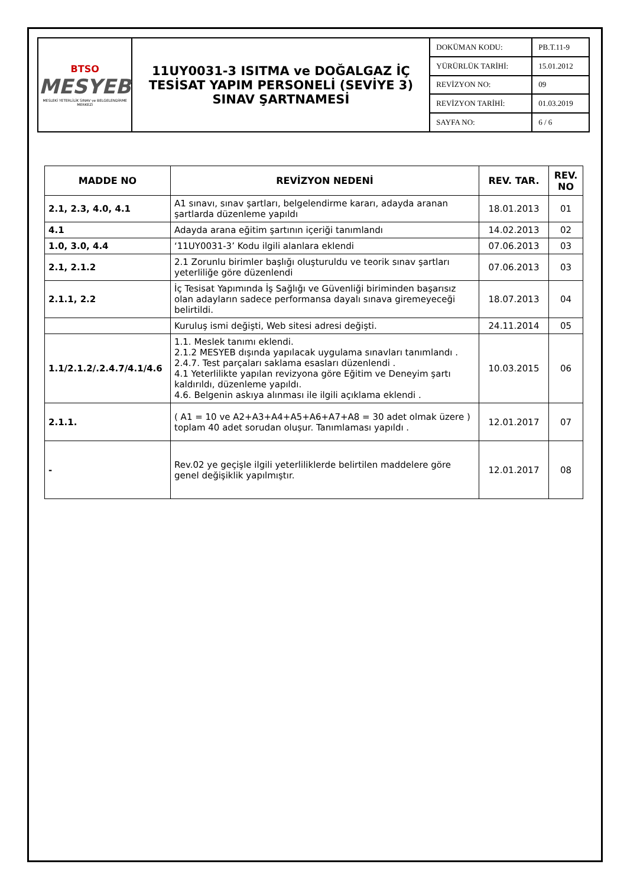| BTSO MESYEB MESLEKİ YETERLİLİK SINAV ve BELGELENDİRME MERKEZİ | 11UY0031-3 ISITMA ve DOĞALGAZ İÇ TESİSAT YAPIM PERSONELİ (SEVİYE 3) SINAV ŞARTNAMESİ | DOKÜMAN KODU: | PB.T.11-9 |
| | | YÜRÜRLÜK TARİHİ: | 15.01.2012 |
| | | REVİZYON NO: | 09 |
| | | REVİZYON TARİHİ: | 01.03.2019 |
| | | SAYFA NO: | 6 / 6 |
| MADDE NO | REVİZYON NEDENİ | REV. TAR. | REV. NO |
| --- | --- | --- | --- |
| 2.1, 2.3, 4.0, 4.1 | A1 sınavı, sınav şartları, belgelendirme kararı, adayda aranan şartlarda düzenleme yapıldı | 18.01.2013 | 01 |
| 4.1 | Adayda arana eğitim şartının içeriği tanımlandı | 14.02.2013 | 02 |
| 1.0, 3.0, 4.4 | ‘11UY0031-3’ Kodu ilgili alanlara eklendi | 07.06.2013 | 03 |
| 2.1, 2.1.2 | 2.1 Zorunlu birimler başlığı oluşturuldu ve teorik sınav şartları yeterliliğe göre düzenlendi | 07.06.2013 | 03 |
| 2.1.1, 2.2 | İç Tesisat Yapımında İş Sağlığı ve Güvenliği biriminden başarısız olan adayların sadece performansa dayalı sınava giremeyeceği belirtildi. | 18.07.2013 | 04 |
| | Kuruluş ismi değişti, Web sitesi adresi değişti. | 24.11.2014 | 05 |
| 1.1/2.1.2/.2.4.7/4.1/4.6 | 1.1. Meslek tanımı eklendi. 2.1.2 MESYEB dışında yapılacak uygulama sınavları tanımlandı . 2.4.7. Test parçaları saklama esasları düzenlendi . 4.1 Yeterlilikte yapılan revizyona göre Eğitim ve Deneyim şartı kaldırıldı, düzenleme yapıldı. 4.6. Belgenin askıya alınması ile ilgili açıklama eklendi . | 10.03.2015 | 06 |
| 2.1.1. | ( A1 = 10 ve A2+A3+A4+A5+A6+A7+A8 = 30 adet olmak üzere ) toplam 40 adet sorudan oluşur. Tanımlaması yapıldı . | 12.01.2017 | 07 |
| - | Rev.02 ye geçişle ilgili yeterliliklerde belirtilen maddelere göre genel değişiklik yapılmıştır. | 12.01.2017 | 08 |